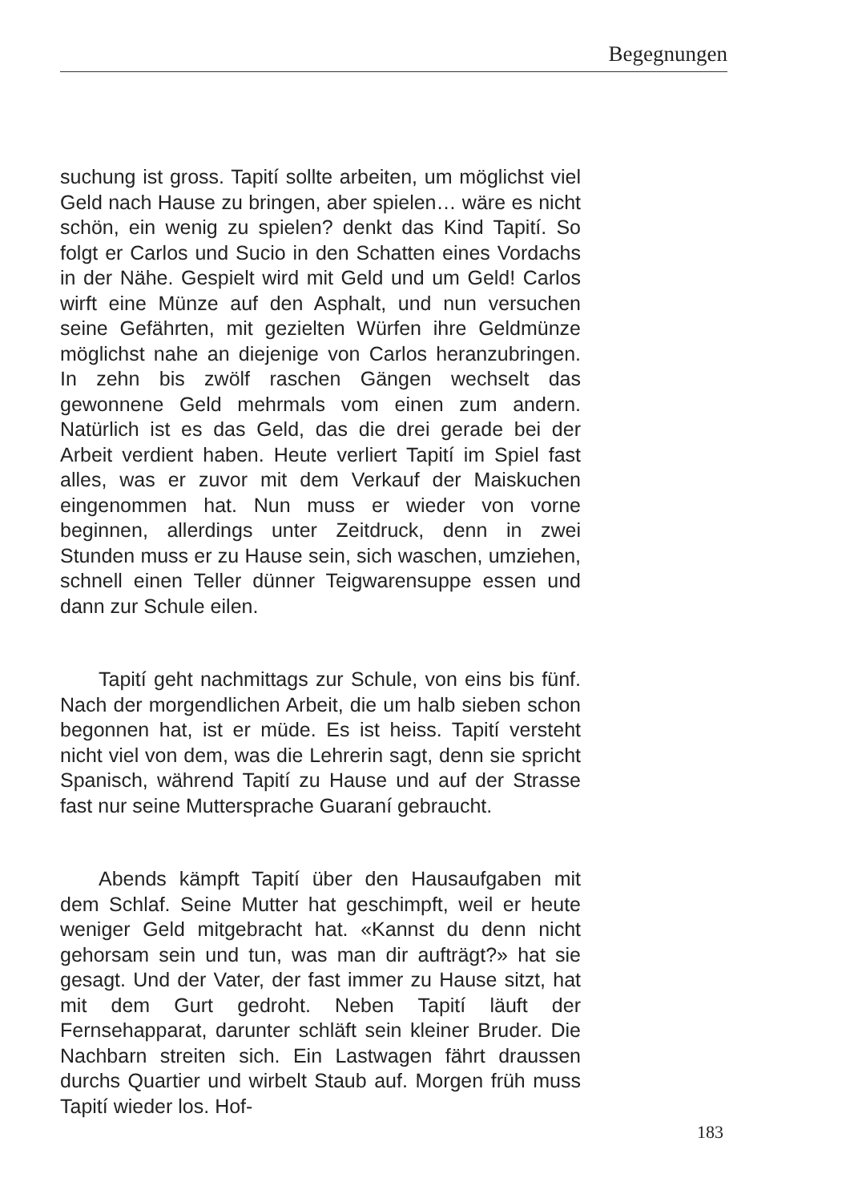Begegnungen
suchung ist gross. Tapití sollte arbeiten, um möglichst viel Geld nach Hause zu bringen, aber spielen… wäre es nicht schön, ein wenig zu spielen? denkt das Kind Tapití. So folgt er Carlos und Sucio in den Schatten eines Vordachs in der Nähe. Gespielt wird mit Geld und um Geld! Carlos wirft eine Münze auf den Asphalt, und nun versuchen seine Gefährten, mit gezielten Würfen ihre Geldmünze möglichst nahe an diejenige von Carlos heranzubringen. In zehn bis zwölf raschen Gängen wechselt das gewonnene Geld mehrmals vom einen zum andern. Natürlich ist es das Geld, das die drei gerade bei der Arbeit verdient haben. Heute verliert Tapití im Spiel fast alles, was er zuvor mit dem Verkauf der Maiskuchen eingenommen hat. Nun muss er wieder von vorne beginnen, allerdings unter Zeitdruck, denn in zwei Stunden muss er zu Hause sein, sich waschen, umziehen, schnell einen Teller dünner Teigwarensuppe essen und dann zur Schule eilen.
Tapití geht nachmittags zur Schule, von eins bis fünf. Nach der morgendlichen Arbeit, die um halb sieben schon begonnen hat, ist er müde. Es ist heiss. Tapití versteht nicht viel von dem, was die Lehrerin sagt, denn sie spricht Spanisch, während Tapití zu Hause und auf der Strasse fast nur seine Muttersprache Guaraní gebraucht.
Abends kämpft Tapití über den Hausaufgaben mit dem Schlaf. Seine Mutter hat geschimpft, weil er heute weniger Geld mitgebracht hat. «Kannst du denn nicht gehorsam sein und tun, was man dir aufträgt?» hat sie gesagt. Und der Vater, der fast immer zu Hause sitzt, hat mit dem Gurt gedroht. Neben Tapití läuft der Fernsehapparat, darunter schläft sein kleiner Bruder. Die Nachbarn streiten sich. Ein Lastwagen fährt draussen durchs Quartier und wirbelt Staub auf. Morgen früh muss Tapití wieder los. Hof-
183